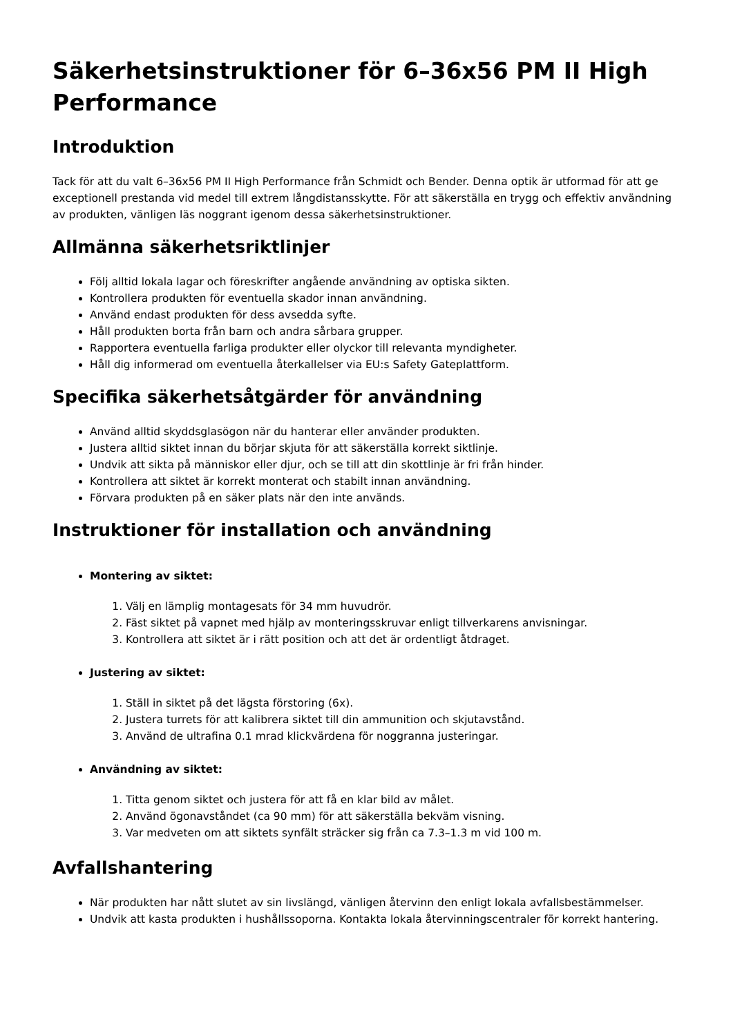Säkerhetsinstruktioner för 6–36x56 PM II High Performance
Introduktion
Tack för att du valt 6–36x56 PM II High Performance från Schmidt och Bender. Denna optik är utformad för att ge exceptionell prestanda vid medel till extrem långdistansskytte. För att säkerställa en trygg och effektiv användning av produkten, vänligen läs noggrant igenom dessa säkerhetsinstruktioner.
Allmänna säkerhetsriktlinjer
Följ alltid lokala lagar och föreskrifter angående användning av optiska sikten.
Kontrollera produkten för eventuella skador innan användning.
Använd endast produkten för dess avsedda syfte.
Håll produkten borta från barn och andra sårbara grupper.
Rapportera eventuella farliga produkter eller olyckor till relevanta myndigheter.
Håll dig informerad om eventuella återkallelser via EU:s Safety Gateplattform.
Specifika säkerhetsåtgärder för användning
Använd alltid skyddsglasögon när du hanterar eller använder produkten.
Justera alltid siktet innan du börjar skjuta för att säkerställa korrekt siktlinje.
Undvik att sikta på människor eller djur, och se till att din skottlinje är fri från hinder.
Kontrollera att siktet är korrekt monterat och stabilt innan användning.
Förvara produkten på en säker plats när den inte används.
Instruktioner för installation och användning
Montering av siktet:
1. Välj en lämplig montagesats för 34 mm huvudrör.
2. Fäst siktet på vapnet med hjälp av monteringsskruvar enligt tillverkarens anvisningar.
3. Kontrollera att siktet är i rätt position och att det är ordentligt åtdraget.
Justering av siktet:
1. Ställ in siktet på det lägsta förstoring (6x).
2. Justera turrets för att kalibrera siktet till din ammunition och skjutavstånd.
3. Använd de ultrafina 0.1 mrad klickvärdena för noggranna justeringar.
Användning av siktet:
1. Titta genom siktet och justera för att få en klar bild av målet.
2. Använd ögonavståndet (ca 90 mm) för att säkerställa bekväm visning.
3. Var medveten om att siktets synfält sträcker sig från ca 7.3–1.3 m vid 100 m.
Avfallshantering
När produkten har nått slutet av sin livslängd, vänligen återvinn den enligt lokala avfallsbestämmelser.
Undvik att kasta produkten i hushållssoporna. Kontakta lokala återvinningscentraler för korrekt hantering.